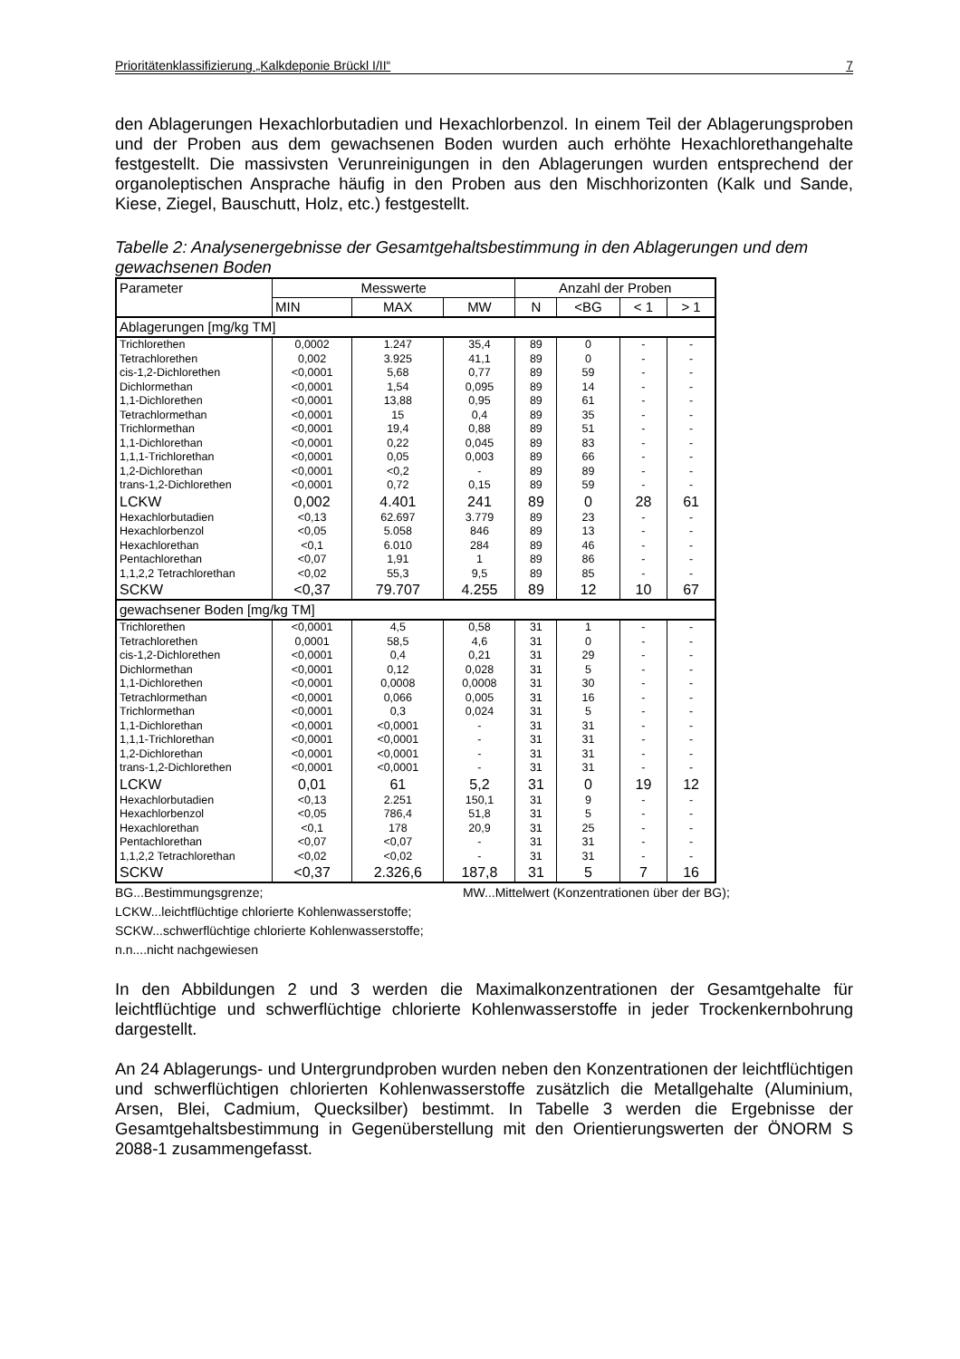Prioritätenklassifizierung „Kalkdeponie Brückl I/II“7
den Ablagerungen Hexachlorbutadien und Hexachlorbenzol. In einem Teil der Ablagerungsproben und der Proben aus dem gewachsenen Boden wurden auch erhöhte Hexachlorethangehalte festgestellt. Die massivsten Verunreinigungen in den Ablagerungen wurden entsprechend der organoleptischen Ansprache häufig in den Proben aus den Mischhorizonten (Kalk und Sande, Kiese, Ziegel, Bauschutt, Holz, etc.) festgestellt.
Tabelle 2: Analysenergebnisse der Gesamtgehaltsbestimmung in den Ablagerungen und dem gewachsenen Boden
| Parameter | Messwerte | | | Anzahl der Proben | | | |
| --- | --- | --- | --- | --- | --- | --- | --- |
| | MIN | MAX | MW | N | <BG | < 1 | > 1 |
| Ablagerungen [mg/kg TM] | | | | | | | |
| Trichlorethen | 0,0002 | 1.247 | 35,4 | 89 | 0 | - | - |
| Tetrachlorethen | 0,002 | 3.925 | 41,1 | 89 | 0 | - | - |
| cis-1,2-Dichlorethen | <0,0001 | 5,68 | 0,77 | 89 | 59 | - | - |
| Dichlormethan | <0,0001 | 1,54 | 0,095 | 89 | 14 | - | - |
| 1,1-Dichlorethen | <0,0001 | 13,88 | 0,95 | 89 | 61 | - | - |
| Tetrachlormethan | <0,0001 | 15 | 0,4 | 89 | 35 | - | - |
| Trichlormethan | <0,0001 | 19,4 | 0,88 | 89 | 51 | - | - |
| 1,1-Dichlorethan | <0,0001 | 0,22 | 0,045 | 89 | 83 | - | - |
| 1,1,1-Trichlorethan | <0,0001 | 0,05 | 0,003 | 89 | 66 | - | - |
| 1,2-Dichlorethan | <0,0001 | <0,2 | - | 89 | 89 | - | - |
| trans-1,2-Dichlorethen | <0,0001 | 0,72 | 0,15 | 89 | 59 | - | - |
| LCKW | 0,002 | 4.401 | 241 | 89 | 0 | 28 | 61 |
| Hexachlorbutadien | <0,13 | 62.697 | 3.779 | 89 | 23 | - | - |
| Hexachlorbenzol | <0,05 | 5.058 | 846 | 89 | 13 | - | - |
| Hexachlorethan | <0,1 | 6.010 | 284 | 89 | 46 | - | - |
| Pentachlorethan | <0,07 | 1,91 | 1 | 89 | 86 | - | - |
| 1,1,2,2 Tetrachlorethan | <0,02 | 55,3 | 9,5 | 89 | 85 | - | - |
| SCKW | <0,37 | 79.707 | 4.255 | 89 | 12 | 10 | 67 |
| gewachsener Boden [mg/kg TM] | | | | | | | |
| Trichlorethen | <0,0001 | 4,5 | 0,58 | 31 | 1 | - | - |
| Tetrachlorethen | 0,0001 | 58,5 | 4,6 | 31 | 0 | - | - |
| cis-1,2-Dichlorethen | <0,0001 | 0,4 | 0,21 | 31 | 29 | - | - |
| Dichlormethan | <0,0001 | 0,12 | 0,028 | 31 | 5 | - | - |
| 1,1-Dichlorethen | <0,0001 | 0,0008 | 0,0008 | 31 | 30 | - | - |
| Tetrachlormethan | <0,0001 | 0,066 | 0,005 | 31 | 16 | - | - |
| Trichlormethan | <0,0001 | 0,3 | 0,024 | 31 | 5 | - | - |
| 1,1-Dichlorethan | <0,0001 | <0,0001 | - | 31 | 31 | - | - |
| 1,1,1-Trichlorethan | <0,0001 | <0,0001 | - | 31 | 31 | - | - |
| 1,2-Dichlorethan | <0,0001 | <0,0001 | - | 31 | 31 | - | - |
| trans-1,2-Dichlorethen | <0,0001 | <0,0001 | - | 31 | 31 | - | - |
| LCKW | 0,01 | 61 | 5,2 | 31 | 0 | 19 | 12 |
| Hexachlorbutadien | <0,13 | 2.251 | 150,1 | 31 | 9 | - | - |
| Hexachlorbenzol | <0,05 | 786,4 | 51,8 | 31 | 5 | - | - |
| Hexachlorethan | <0,1 | 178 | 20,9 | 31 | 25 | - | - |
| Pentachlorethan | <0,07 | <0,07 | - | 31 | 31 | - | - |
| 1,1,2,2 Tetrachlorethan | <0,02 | <0,02 | - | 31 | 31 | - | - |
| SCKW | <0,37 | 2.326,6 | 187,8 | 31 | 5 | 7 | 16 |
BG...Bestimmungsgrenze; MW...Mittelwert (Konzentrationen über der BG);
LCKW...leichtflüchtige chlorierte Kohlenwasserstoffe;
SCKW...schwerflüchtige chlorierte Kohlenwasserstoffe;
n.n....nicht nachgewiesen
In den Abbildungen 2 und 3 werden die Maximalkonzentrationen der Gesamtgehalte für leichtflüchtige und schwerflüchtige chlorierte Kohlenwasserstoffe in jeder Trockenkernbohrung dargestellt.
An 24 Ablagerungs- und Untergrundproben wurden neben den Konzentrationen der leichtflüchtigen und schwerflüchtigen chlorierten Kohlenwasserstoffe zusätzlich die Metallgehalte (Aluminium, Arsen, Blei, Cadmium, Quecksilber) bestimmt. In Tabelle 3 werden die Ergebnisse der Gesamtgehaltsbestimmung in Gegenüberstellung mit den Orientierungswerten der ÖNORM S 2088-1 zusammengefasst.